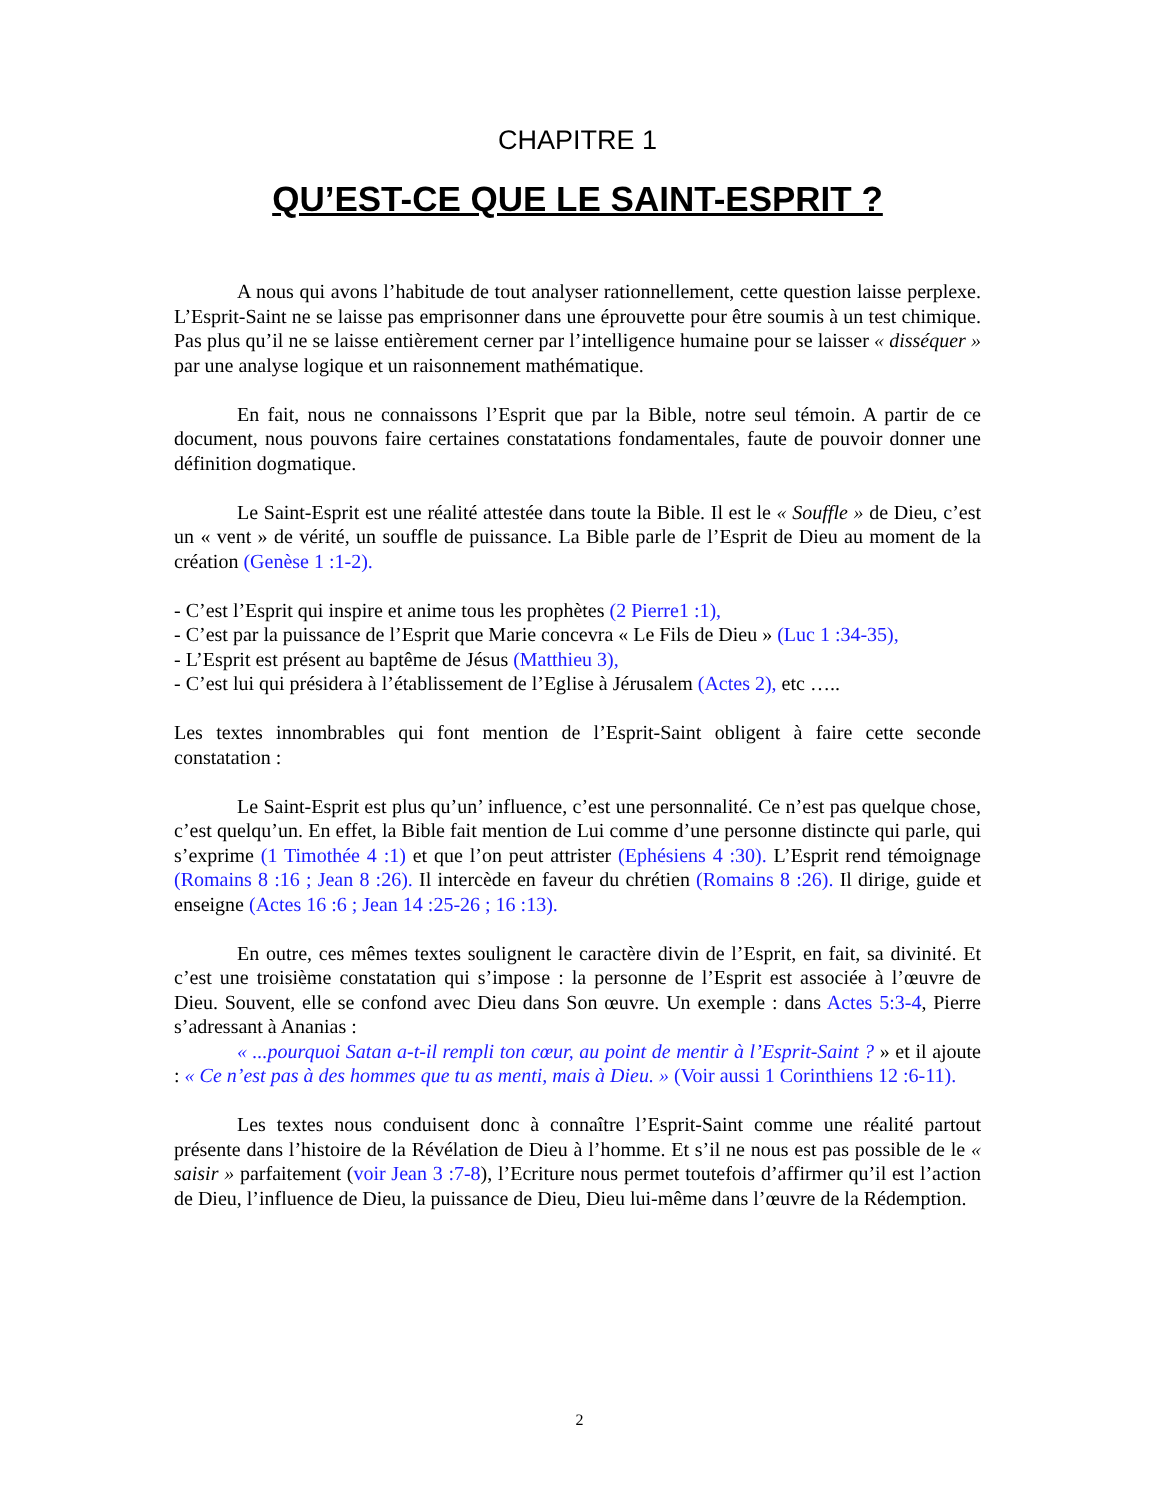CHAPITRE 1
QU’EST-CE QUE LE SAINT-ESPRIT ?
A nous qui avons l’habitude de tout analyser rationnellement, cette question laisse perplexe. L’Esprit-Saint ne se laisse pas emprisonner dans une éprouvette pour être soumis à un test chimique. Pas plus qu’il ne se laisse entièrement cerner par l’intelligence humaine pour se laisser « disséquer » par une analyse logique et un raisonnement mathématique.
En fait, nous ne connaissons l’Esprit que par la Bible, notre seul témoin. A partir de ce document, nous pouvons faire certaines constatations fondamentales, faute de pouvoir donner une définition dogmatique.
Le Saint-Esprit est une réalité attestée dans toute la Bible. Il est le « Souffle » de Dieu, c’est un « vent » de vérité, un souffle de puissance. La Bible parle de l’Esprit de Dieu au moment de la création (Genèse 1 :1-2).
- C’est l’Esprit qui inspire et anime tous les prophètes (2 Pierre1 :1),
- C’est par la puissance de l’Esprit que Marie concevra « Le Fils de Dieu » (Luc 1 :34-35),
- L’Esprit est présent au baptême de Jésus (Matthieu 3),
- C’est lui qui présidera à l’établissement de l’Eglise à Jérusalem (Actes 2), etc …..
Les textes innombrables qui font mention de l’Esprit-Saint obligent à faire cette seconde constatation :
Le Saint-Esprit est plus qu’un’ influence, c’est une personnalité. Ce n’est pas quelque chose, c’est quelqu’un. En effet, la Bible fait mention de Lui comme d’une personne distincte qui parle, qui s’exprime (1 Timothée 4 :1) et que l’on peut attrister (Ephésiens 4 :30). L’Esprit rend témoignage (Romains 8 :16 ; Jean 8 :26). Il intercède en faveur du chrétien (Romains 8 :26). Il dirige, guide et enseigne (Actes 16 :6 ; Jean 14 :25-26 ; 16 :13).
En outre, ces mêmes textes soulignent le caractère divin de l’Esprit, en fait, sa divinité. Et c’est une troisième constatation qui s’impose : la personne de l’Esprit est associée à l’œuvre de Dieu. Souvent, elle se confond avec Dieu dans Son œuvre. Un exemple : dans Actes 5:3-4, Pierre s’adressant à Ananias :
« ...pourquoi Satan a-t-il rempli ton cœur, au point de mentir à l’Esprit-Saint ? » et il ajoute : « Ce n’est pas à des hommes que tu as menti, mais à Dieu. » (Voir aussi 1 Corinthiens 12 :6-11).
Les textes nous conduisent donc à connaître l’Esprit-Saint comme une réalité partout présente dans l’histoire de la Révélation de Dieu à l’homme. Et s’il ne nous est pas possible de le « saisir » parfaitement (voir Jean 3 :7-8), l’Ecriture nous permet toutefois d’affirmer qu’il est l’action de Dieu, l’influence de Dieu, la puissance de Dieu, Dieu lui-même dans l’œuvre de la Rédemption.
2